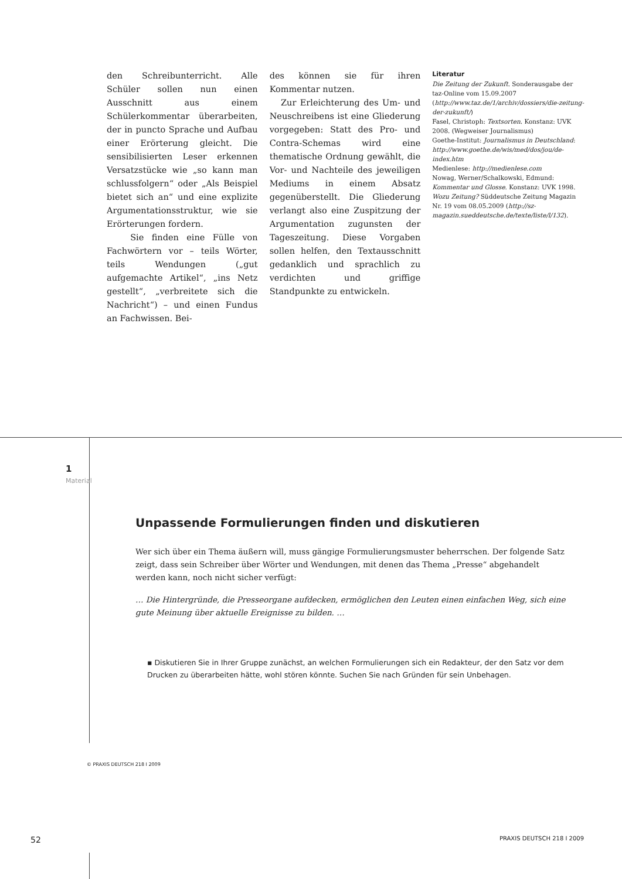den Schreibunterricht. Alle Schüler sollen nun einen Ausschnitt aus einem Schülerkommentar überarbeiten, der in puncto Sprache und Aufbau einer Erörterung gleicht. Die sensibilisierten Leser erkennen Versatzstücke wie „so kann man schlussfolgern“ oder „Als Beispiel bietet sich an“ und eine explizite Argumentationsstruktur, wie sie Erörterungen fordern.
Sie finden eine Fülle von Fachwörtern vor – teils Wörter, teils Wendungen („gut aufgemachte Artikel“, „ins Netz gestellt“, „verbreitete sich die Nachricht“) – und einen Fundus an Fachwissen. Bei-
des können sie für ihren Kommentar nutzen.
Zur Erleichterung des Um- und Neuschreibens ist eine Gliederung vorgegeben: Statt des Pro- und Contra-Schemas wird eine thematische Ordnung gewählt, die Vor- und Nachteile des jeweiligen Mediums in einem Absatz gegenüberstellt. Die Gliederung verlangt also eine Zuspitzung der Argumentation zugunsten der Tageszeitung. Diese Vorgaben sollen helfen, den Textausschnitt gedanklich und sprachlich zu verdichten und griffige Standpunkte zu entwickeln.
Literatur
Die Zeitung der Zukunft. Sonderausgabe der taz-Online vom 15.09.2007 (http://www.taz.de/1/archiv/dossiers/die-zeitung-der-zukunft/)
Fasel, Christoph: Textsorten. Konstanz: UVK 2008. (Wegweiser Journalismus)
Goethe-Institut: Journalismus in Deutschland: http://www.goethe.de/wis/med/dos/jou/de-index.htm
Medienlese: http://medienlese.com
Nowag, Werner/Schalkowski, Edmund: Kommentar und Glosse. Konstanz: UVK 1998.
Wozu Zeitung? Süddeutsche Zeitung Magazin Nr. 19 vom 08.05.2009 (http://sz-magazin.sueddeutsche.de/texte/liste/l/132).
1
Material
Unpassende Formulierungen finden und diskutieren
Wer sich über ein Thema äußern will, muss gängige Formulierungsmuster beherrschen. Der folgende Satz zeigt, dass sein Schreiber über Wörter und Wendungen, mit denen das Thema „Presse“ abgehandelt werden kann, noch nicht sicher verfügt:
… Die Hintergründe, die Presseorgane aufdecken, ermöglichen den Leuten einen einfachen Weg, sich eine gute Meinung über aktuelle Ereignisse zu bilden. …
▪ Diskutieren Sie in Ihrer Gruppe zunächst, an welchen Formulierungen sich ein Redakteur, der den Satz vor dem Drucken zu überarbeiten hätte, wohl stören könnte. Suchen Sie nach Gründen für sein Unbehagen.
© PRAXIS DEUTSCH 218 I 2009
52 PRAXIS DEUTSCH 218 I 2009